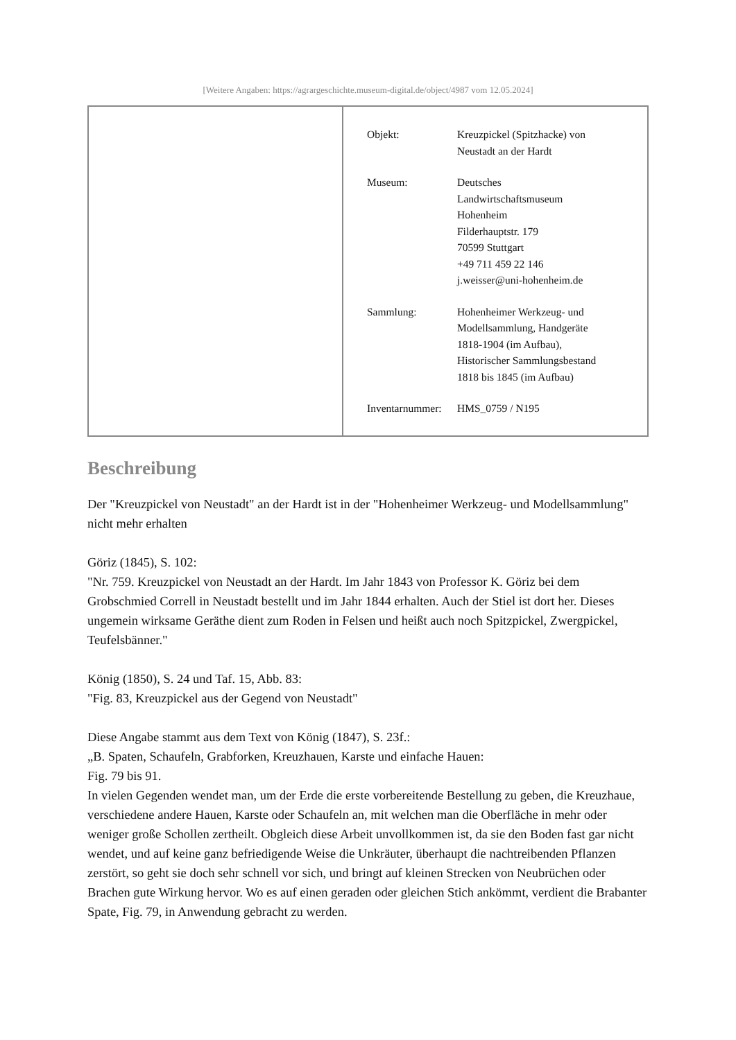[Weitere Angaben: https://agrargeschichte.museum-digital.de/object/4987 vom 12.05.2024]
| | / Objekt: / Kreuzpickel (Spitzhacke) von Neustadt an der Hardt / / Museum: / Deutsches Landwirtschaftsmuseum Hohenheim Filderhauptstr. 179 70599 Stuttgart +49 711 459 22 146 j.weisser@uni-hohenheim.de / / Sammlung: / Hohenheimer Werkzeug- und Modellsammlung, Handgeräte 1818-1904 (im Aufbau), Historischer Sammlungsbestand 1818 bis 1845 (im Aufbau) / / Inventarnummer: / HMS_0759 / N195 / |
Beschreibung
Der "Kreuzpickel von Neustadt" an der Hardt ist in der "Hohenheimer Werkzeug- und Modellsammlung" nicht mehr erhalten
Göriz (1845), S. 102:
"Nr. 759. Kreuzpickel von Neustadt an der Hardt. Im Jahr 1843 von Professor K. Göriz bei dem Grobschmied Correll in Neustadt bestellt und im Jahr 1844 erhalten. Auch der Stiel ist dort her. Dieses ungemein wirksame Geräthe dient zum Roden in Felsen und heißt auch noch Spitzpickel, Zwergpickel, Teufelsbänner."
König (1850), S. 24 und Taf. 15, Abb. 83:
"Fig. 83, Kreuzpickel aus der Gegend von Neustadt"
Diese Angabe stammt aus dem Text von König (1847), S. 23f.:
„B. Spaten, Schaufeln, Grabforken, Kreuzhauen, Karste und einfache Hauen:
Fig. 79 bis 91.
In vielen Gegenden wendet man, um der Erde die erste vorbereitende Bestellung zu geben, die Kreuzhaue, verschiedene andere Hauen, Karste oder Schaufeln an, mit welchen man die Oberfläche in mehr oder weniger große Schollen zertheilt. Obgleich diese Arbeit unvollkommen ist, da sie den Boden fast gar nicht wendet, und auf keine ganz befriedigende Weise die Unkräuter, überhaupt die nachtreibenden Pflanzen zerstört, so geht sie doch sehr schnell vor sich, und bringt auf kleinen Strecken von Neubrüchen oder Brachen gute Wirkung hervor. Wo es auf einen geraden oder gleichen Stich ankömmt, verdient die Brabanter Spate, Fig. 79, in Anwendung gebracht zu werden.